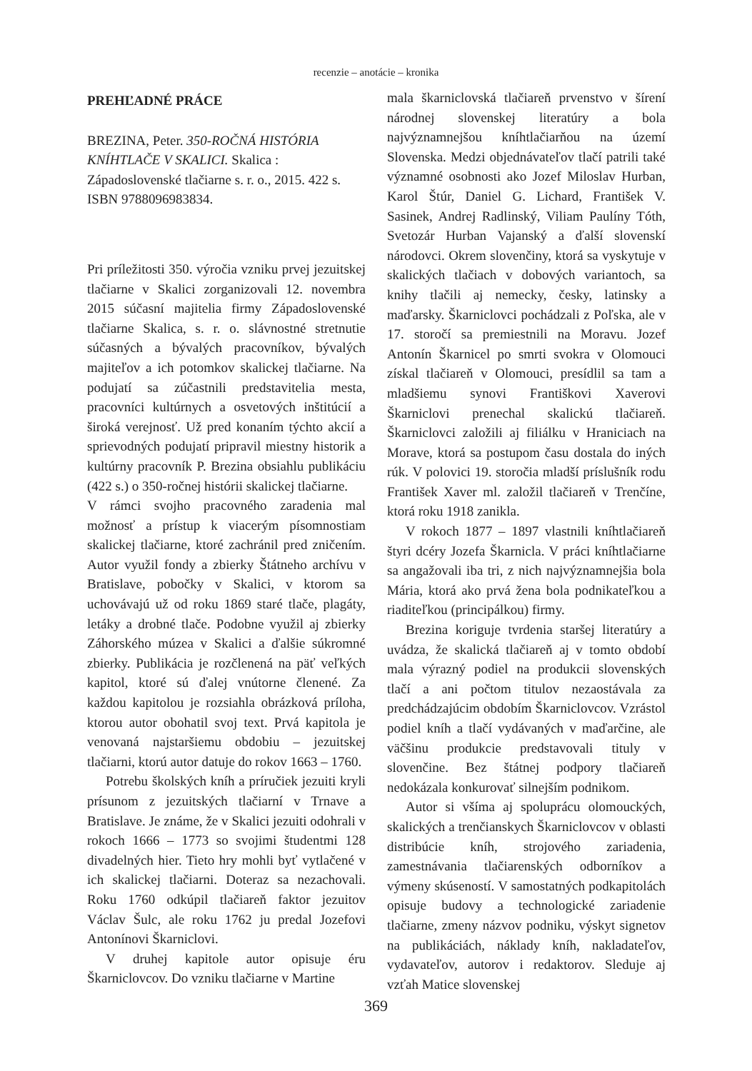recenzie – anotácie – kronika
PREHĽADNÉ PRÁCE
BREZINA, Peter. 350-ROČNÁ HISTÓRIA KNÍHTLAČE V SKALICI. Skalica : Západoslovenské tlačiarne s. r. o., 2015. 422 s. ISBN 9788096983834.
Pri príležitosti 350. výročia vzniku prvej jezuitskej tlačiarne v Skalici zorganizovali 12. novembra 2015 súčasní majitelia firmy Západoslovenské tlačiarne Skalica, s. r. o. slávnostné stretnutie súčasných a bývalých pracovníkov, bývalých majiteľov a ich potomkov skalickej tlačiarne. Na podujatí sa zúčastnili predstavitelia mesta, pracovníci kultúrnych a osvetových inštitúcií a široká verejnosť. Už pred konaním týchto akcií a sprievodných podujatí pripravil miestny historik a kultúrny pracovník P. Brezina obsiahlu publikáciu (422 s.) o 350-ročnej histórii skalickej tlačiarne.
V rámci svojho pracovného zaradenia mal možnosť a prístup k viacerým písomnostiam skalickej tlačiarne, ktoré zachránil pred zničením. Autor využil fondy a zbierky Štátneho archívu v Bratislave, pobočky v Skalici, v ktorom sa uchovávajú už od roku 1869 staré tlače, plagáty, letáky a drobné tlače. Podobne využil aj zbierky Záhorského múzea v Skalici a ďalšie súkromné zbierky. Publikácia je rozčlenená na päť veľkých kapitol, ktoré sú ďalej vnútorne členené. Za každou kapitolou je rozsiahla obrázková príloha, ktorou autor obohatil svoj text. Prvá kapitola je venovaná najstaršiemu obdobiu – jezuitskej tlačiarni, ktorú autor datuje do rokov 1663 – 1760.
Potrebu školských kníh a príručiek jezuiti kryli prísunom z jezuitských tlačiarní v Trnave a Bratislave. Je známe, že v Skalici jezuiti odohrali v rokoch 1666 – 1773 so svojimi študentmi 128 divadelných hier. Tieto hry mohli byť vytlačené v ich skalickej tlačiarni. Doteraz sa nezachovali. Roku 1760 odkúpil tlačiareň faktor jezuitov Václav Šulc, ale roku 1762 ju predal Jozefovi Antonínovi Škarniclovi.
V druhej kapitole autor opisuje éru Škarniclovcov. Do vzniku tlačiarne v Martine
mala škarniclovská tlačiareň prvenstvo v šírení národnej slovenskej literatúry a bola najvýznamnejšou kníhtlačiarňou na území Slovenska. Medzi objednávateľov tlačí patrili také významné osobnosti ako Jozef Miloslav Hurban, Karol Štúr, Daniel G. Lichard, František V. Sasinek, Andrej Radlinský, Viliam Paulíny Tóth, Svetozár Hurban Vajanský a ďalší slovenskí národovci. Okrem slovenčiny, ktorá sa vyskytuje v skalických tlačiach v dobových variantoch, sa knihy tlačili aj nemecky, česky, latinsky a maďarsky. Škarniclovci pochádzali z Poľska, ale v 17. storočí sa premiestnili na Moravu. Jozef Antonín Škarnicel po smrti svokra v Olomouci získal tlačiareň v Olomouci, presídlil sa tam a mladšiemu synovi Františkovi Xaverovi Škarniclovi prenechal skalickú tlačiareň. Škarniclovci založili aj filiálku v Hraniciach na Morave, ktorá sa postupom času dostala do iných rúk. V polovici 19. storočia mladší príslušník rodu František Xaver ml. založil tlačiareň v Trenčíne, ktorá roku 1918 zanikla.
V rokoch 1877 – 1897 vlastnili kníhtlačiareň štyri dcéry Jozefa Škarnicla. V práci kníhtlačiarne sa angažovali iba tri, z nich najvýznamnejšia bola Mária, ktorá ako prvá žena bola podnikateľkou a riaditeľkou (principálkou) firmy.
Brezina koriguje tvrdenia staršej literatúry a uvádza, že skalická tlačiareň aj v tomto období mala výrazný podiel na produkcii slovenských tlačí a ani počtom titulov nezaostávala za predchádzajúcim obdobím Škarniclovcov. Vzrástol podiel kníh a tlačí vydávaných v maďarčine, ale väčšinu produkcie predstavovali tituly v slovenčine. Bez štátnej podpory tlačiareň nedokázala konkurovať silnejším podnikom.
Autor si všíma aj spoluprácu olomouckých, skalických a trenčianskych Škarniclovcov v oblasti distribúcie kníh, strojového zariadenia, zamestnávania tlačiarenských odborníkov a výmeny skúseností. V samostatných podkapitolách opisuje budovy a technologické zariadenie tlačiarne, zmeny názvov podniku, výskyt signetov na publikáciách, náklady kníh, nakladateľov, vydavateľov, autorov i redaktorov. Sleduje aj vzťah Matice slovenskej
369